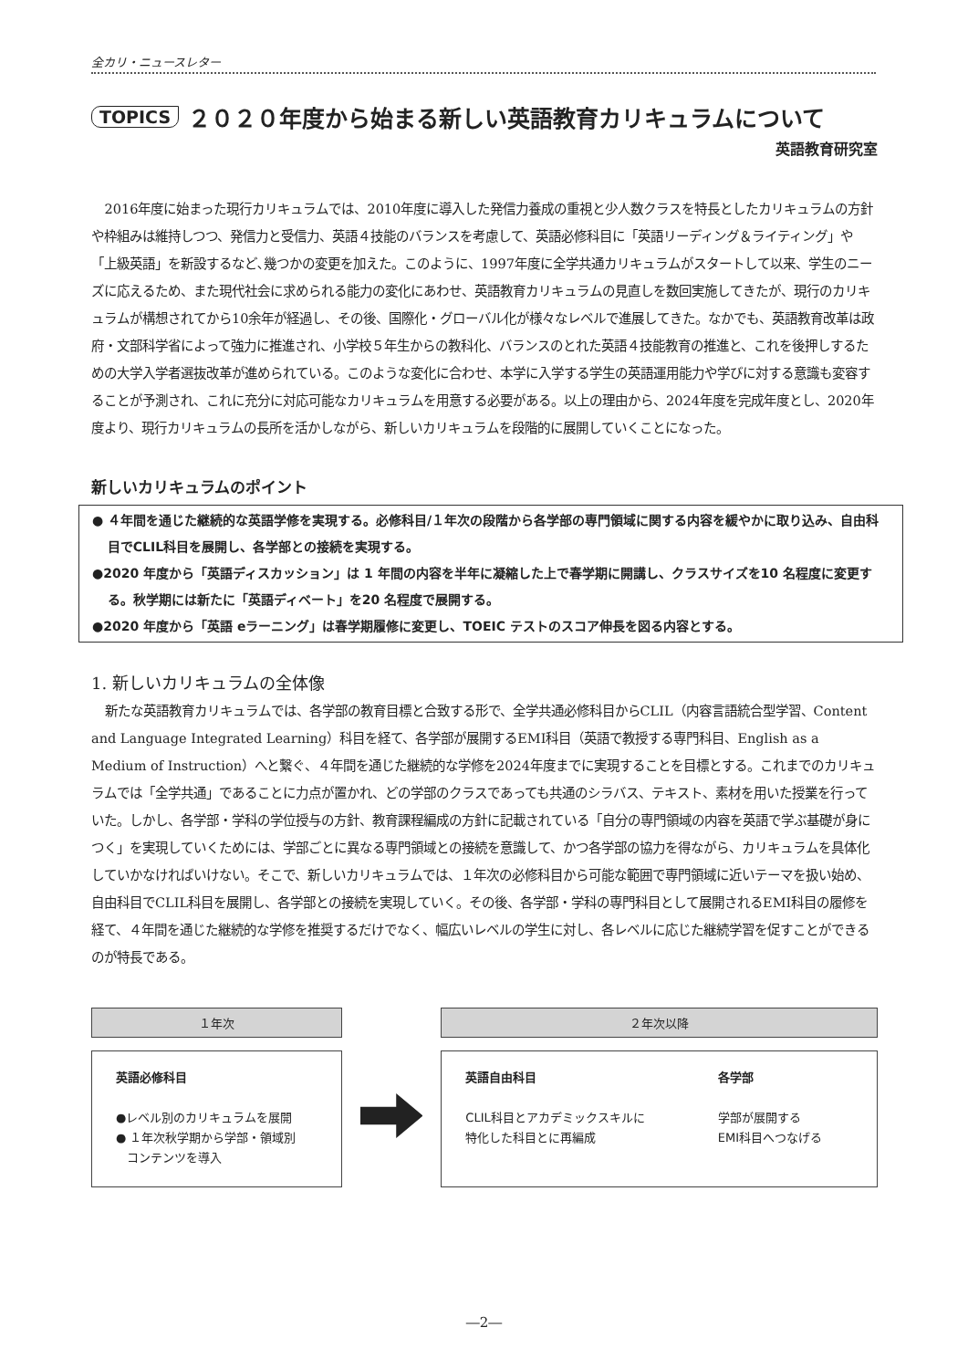全カリ・ニュースレター
TOPICS ２０２０年度から始まる新しい英語教育カリキュラムについて
英語教育研究室
2016年度に始まった現行カリキュラムでは、2010年度に導入した発信力養成の重視と少人数クラスを特長としたカリキュラムの方針や枠組みは維持しつつ、発信力と受信力、英語４技能のバランスを考慮して、英語必修科目に「英語リーディング＆ライティング」や「上級英語」を新設するなど､幾つかの変更を加えた。このように、1997年度に全学共通カリキュラムがスタートして以来、学生のニーズに応えるため、また現代社会に求められる能力の変化にあわせ、英語教育カリキュラムの見直しを数回実施してきたが、現行のカリキュラムが構想されてから10余年が経過し、その後、国際化・グローバル化が様々なレベルで進展してきた。なかでも、英語教育改革は政府・文部科学省によって強力に推進され、小学校５年生からの教科化、バランスのとれた英語４技能教育の推進と、これを後押しするための大学入学者選抜改革が進められている。このような変化に合わせ、本学に入学する学生の英語運用能力や学びに対する意識も変容することが予測され、これに充分に対応可能なカリキュラムを用意する必要がある。以上の理由から、2024年度を完成年度とし、2020年度より、現行カリキュラムの長所を活かしながら、新しいカリキュラムを段階的に展開していくことになった。
新しいカリキュラムのポイント
● ４年間を通じた継続的な英語学修を実現する。必修科目/１年次の段階から各学部の専門領域に関する内容を緩やかに取り込み、自由科目でCLIL科目を展開し、各学部との接続を実現する。
●2020 年度から「英語ディスカッション」は 1 年間の内容を半年に凝縮した上で春学期に開講し、クラスサイズを10 名程度に変更する。秋学期には新たに「英語ディベート」を20 名程度で展開する。
●2020 年度から「英語 eラーニング」は春学期履修に変更し、TOEIC テストのスコア伸長を図る内容とする。
1. 新しいカリキュラムの全体像
新たな英語教育カリキュラムでは、各学部の教育目標と合致する形で、全学共通必修科目からCLIL（内容言語統合型学習、Content and Language Integrated Learning）科目を経て、各学部が展開するEMI科目（英語で教授する専門科目、English as a Medium of Instruction）へと繋ぐ、４年間を通じた継続的な学修を2024年度までに実現することを目標とする。これまでのカリキュラムでは「全学共通」であることに力点が置かれ、どの学部のクラスであっても共通のシラバス、テキスト、素材を用いた授業を行っていた。しかし、各学部・学科の学位授与の方針、教育課程編成の方針に記載されている「自分の専門領域の内容を英語で学ぶ基礎が身につく」を実現していくためには、学部ごとに異なる専門領域との接続を意識して、かつ各学部の協力を得ながら、カリキュラムを具体化していかなければいけない。そこで、新しいカリキュラムでは、１年次の必修科目から可能な範囲で専門領域に近いテーマを扱い始め、自由科目でCLIL科目を展開し、各学部との接続を実現していく。その後、各学部・学科の専門科目として展開されるEMI科目の履修を経て、４年間を通じた継続的な学修を推奨するだけでなく、幅広いレベルの学生に対し、各レベルに応じた継続学習を促すことができるのが特長である。
１年次
英語必修科目
●レベル別のカリキュラムを展開
● １年次秋学期から学部・領域別
コンテンツを導入
２年次以降
英語自由科目
CLIL科目とアカデミックスキルに
特化した科目とに再編成
各学部
学部が展開する
EMI科目へつなげる
―2―